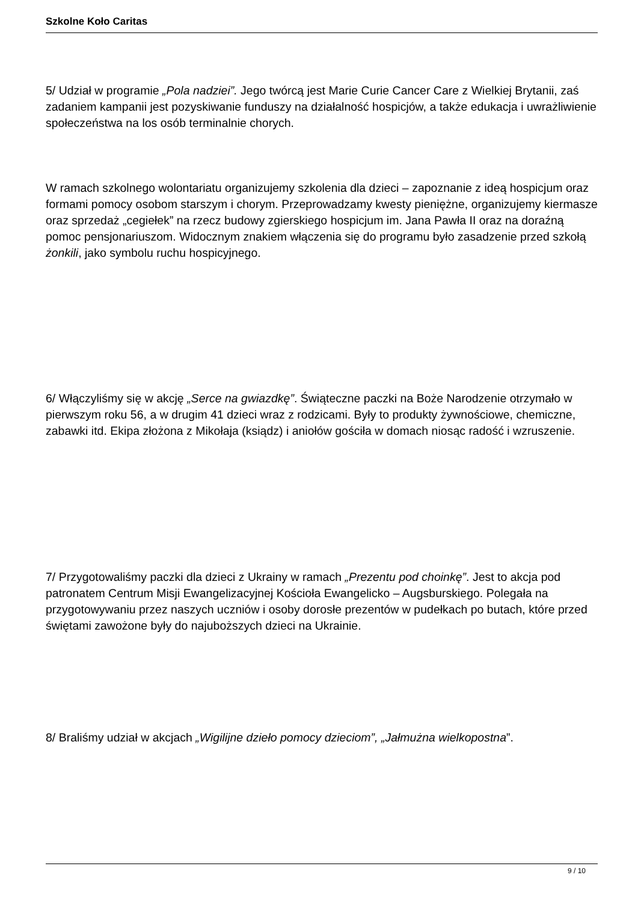Szkolne Koło Caritas
5/ Udział w programie „Pola nadziei”. Jego twórcą jest Marie Curie Cancer Care z Wielkiej Brytanii, zaś zadaniem kampanii jest pozyskiwanie funduszy na działalność hospicjów, a także edukacja i uwrażliwienie społeczeństwa na los osób terminalnie chorych.
W ramach szkolnego wolontariatu organizujemy szkolenia dla dzieci – zapoznanie z ideą hospicjum oraz formami pomocy osobom starszym i chorym. Przeprowadzamy kwesty pieniężne, organizujemy kiermasze oraz sprzedaż „cegiełek” na rzecz budowy zgierskiego hospicjum im. Jana Pawła II oraz na doraźną pomoc pensjonariuszom. Widocznym znakiem włączenia się do programu było zasadzenie przed szkołą żonkili, jako symbolu ruchu hospicyjnego.
6/ Włączyliśmy się w akcję „Serce na gwiazdkę”. Świąteczne paczki na Boże Narodzenie otrzymało w pierwszym roku 56, a w drugim 41 dzieci wraz z rodzicami. Były to produkty żywnościowe, chemiczne, zabawki itd. Ekipa złożona z Mikołaja (ksiądz) i aniołów gościła w domach niosąc radość i wzruszenie.
7/ Przygotowaliśmy paczki dla dzieci z Ukrainy w ramach „Prezentu pod choinkę”. Jest to akcja pod patronatem Centrum Misji Ewangelizacyjnej Kościoła Ewangelicko – Augsburskiego. Polegała na przygotowywaniu przez naszych uczniów i osoby dorosłe prezentów w pudełkach po butach, które przed świętami zawożone były do najuboższych dzieci na Ukrainie.
8/ Braliśmy udział w akcjach „Wigilijne dzieło pomocy dzieciom”, „Jałmużna wielkopostna”.
9 / 10